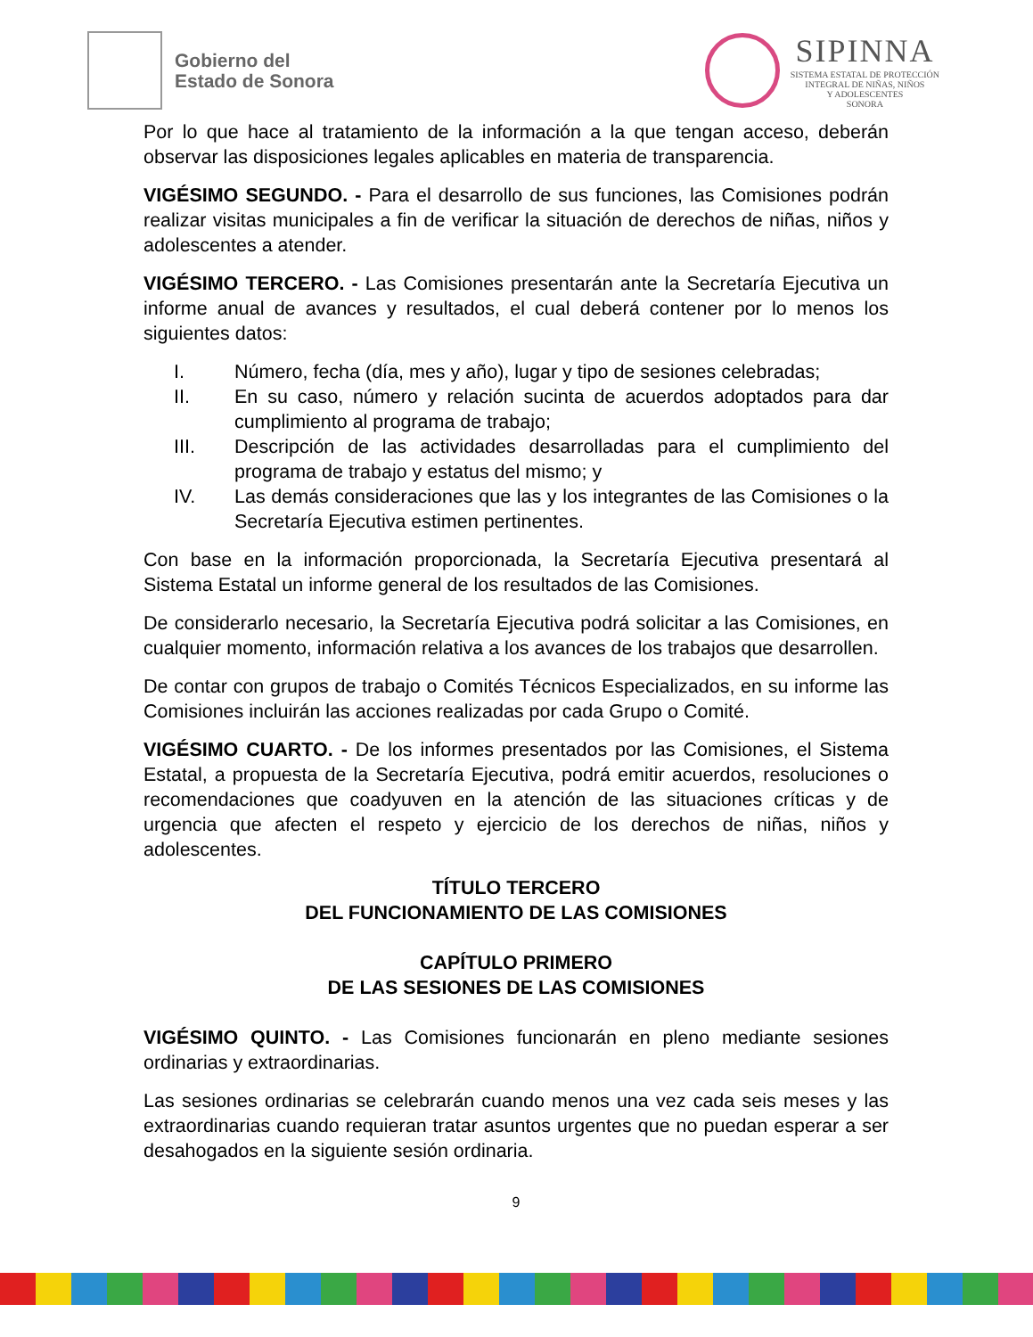Gobierno del
Estado de Sonora
SIPINNA
SISTEMA ESTATAL DE PROTECCIÓN
INTEGRAL DE NIÑAS, NIÑOS
Y ADOLESCENTES
SONORA
Por lo que hace al tratamiento de la información a la que tengan acceso, deberán observar las disposiciones legales aplicables en materia de transparencia.
VIGÉSIMO SEGUNDO. - Para el desarrollo de sus funciones, las Comisiones podrán realizar visitas municipales a fin de verificar la situación de derechos de niñas, niños y adolescentes a atender.
VIGÉSIMO TERCERO. - Las Comisiones presentarán ante la Secretaría Ejecutiva un informe anual de avances y resultados, el cual deberá contener por lo menos los siguientes datos:
I. Número, fecha (día, mes y año), lugar y tipo de sesiones celebradas;
II. En su caso, número y relación sucinta de acuerdos adoptados para dar cumplimiento al programa de trabajo;
III. Descripción de las actividades desarrolladas para el cumplimiento del programa de trabajo y estatus del mismo; y
IV. Las demás consideraciones que las y los integrantes de las Comisiones o la Secretaría Ejecutiva estimen pertinentes.
Con base en la información proporcionada, la Secretaría Ejecutiva presentará al Sistema Estatal un informe general de los resultados de las Comisiones.
De considerarlo necesario, la Secretaría Ejecutiva podrá solicitar a las Comisiones, en cualquier momento, información relativa a los avances de los trabajos que desarrollen.
De contar con grupos de trabajo o Comités Técnicos Especializados, en su informe las Comisiones incluirán las acciones realizadas por cada Grupo o Comité.
VIGÉSIMO CUARTO. - De los informes presentados por las Comisiones, el Sistema Estatal, a propuesta de la Secretaría Ejecutiva, podrá emitir acuerdos, resoluciones o recomendaciones que coadyuven en la atención de las situaciones críticas y de urgencia que afecten el respeto y ejercicio de los derechos de niñas, niños y adolescentes.
TÍTULO TERCERO
DEL FUNCIONAMIENTO DE LAS COMISIONES
CAPÍTULO PRIMERO
DE LAS SESIONES DE LAS COMISIONES
VIGÉSIMO QUINTO. - Las Comisiones funcionarán en pleno mediante sesiones ordinarias y extraordinarias.
Las sesiones ordinarias se celebrarán cuando menos una vez cada seis meses y las extraordinarias cuando requieran tratar asuntos urgentes que no puedan esperar a ser desahogados en la siguiente sesión ordinaria.
9